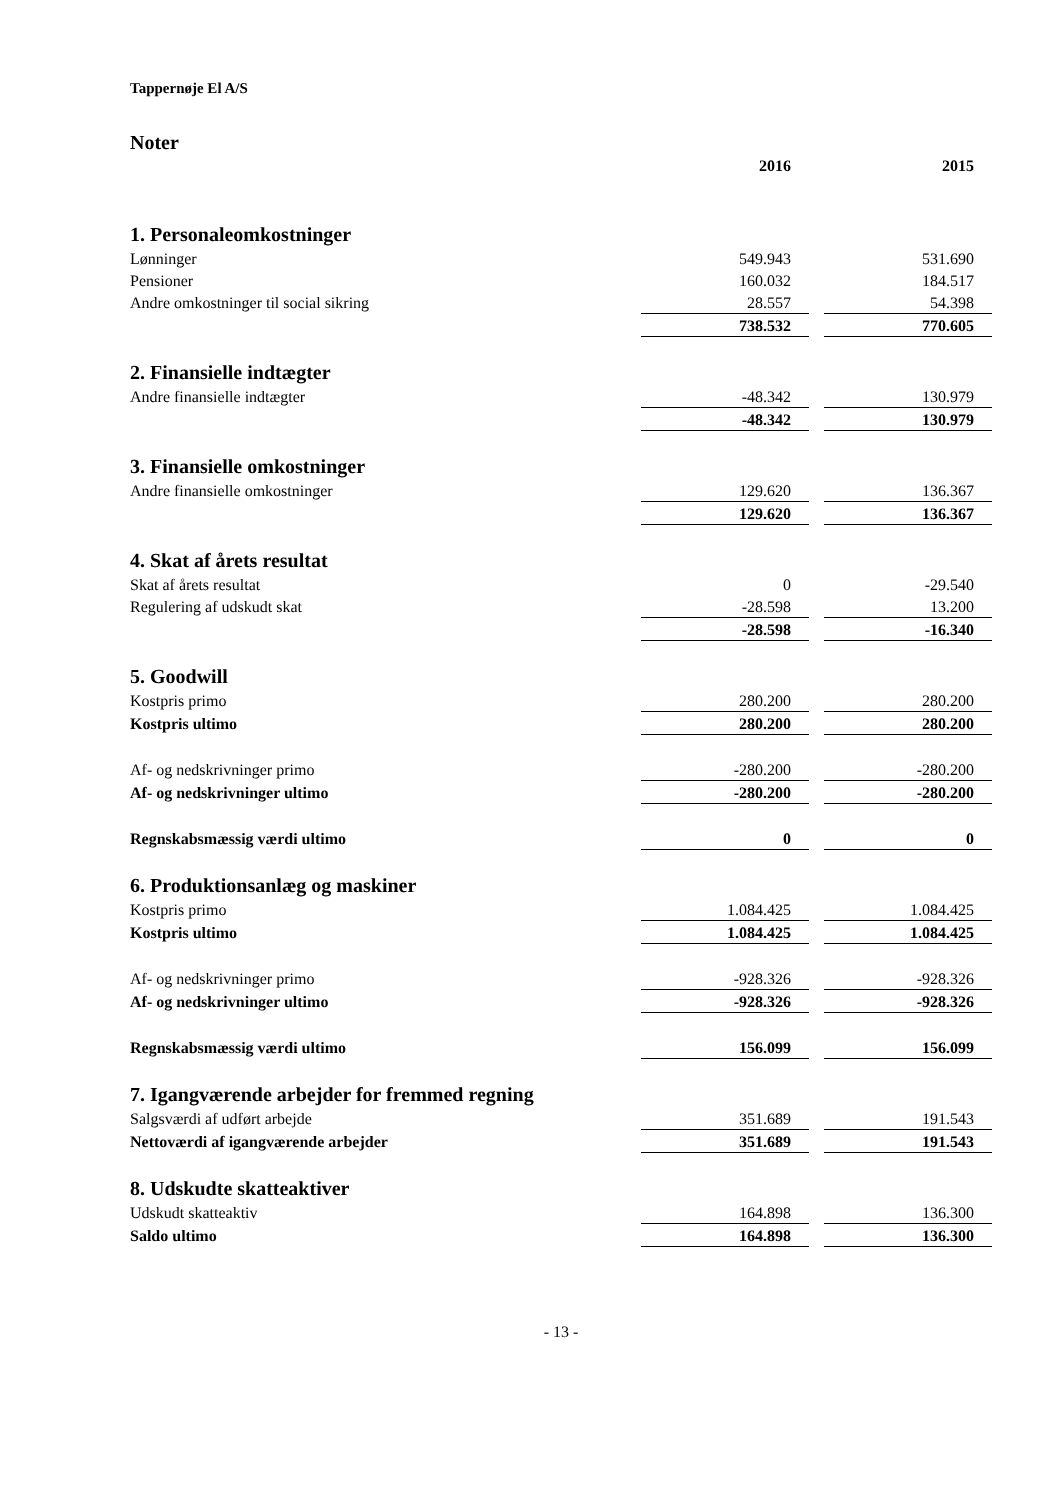Tappernøje El A/S
Noter
| | 2016 | | 2015 |
| 1. Personaleomkostninger | | | |
| Lønninger | 549.943 | | 531.690 |
| Pensioner | 160.032 | | 184.517 |
| Andre omkostninger til social sikring | 28.557 | | 54.398 |
| | 738.532 | | 770.605 |
| 2. Finansielle indtægter | | | |
| Andre finansielle indtægter | -48.342 | | 130.979 |
| | -48.342 | | 130.979 |
| 3. Finansielle omkostninger | | | |
| Andre finansielle omkostninger | 129.620 | | 136.367 |
| | 129.620 | | 136.367 |
| 4. Skat af årets resultat | | | |
| Skat af årets resultat | 0 | | -29.540 |
| Regulering af udskudt skat | -28.598 | | 13.200 |
| | -28.598 | | -16.340 |
| 5. Goodwill | | | |
| Kostpris primo | 280.200 | | 280.200 |
| Kostpris ultimo | 280.200 | | 280.200 |
| Af- og nedskrivninger primo | -280.200 | | -280.200 |
| Af- og nedskrivninger ultimo | -280.200 | | -280.200 |
| Regnskabsmæssig værdi ultimo | 0 | | 0 |
| 6. Produktionsanlæg og maskiner | | | |
| Kostpris primo | 1.084.425 | | 1.084.425 |
| Kostpris ultimo | 1.084.425 | | 1.084.425 |
| Af- og nedskrivninger primo | -928.326 | | -928.326 |
| Af- og nedskrivninger ultimo | -928.326 | | -928.326 |
| Regnskabsmæssig værdi ultimo | 156.099 | | 156.099 |
| 7. Igangværende arbejder for fremmed regning | | | |
| Salgsværdi af udført arbejde | 351.689 | | 191.543 |
| Nettoværdi af igangværende arbejder | 351.689 | | 191.543 |
| 8. Udskudte skatteaktiver | | | |
| Udskudt skatteaktiv | 164.898 | | 136.300 |
| Saldo ultimo | 164.898 | | 136.300 |
- 13 -